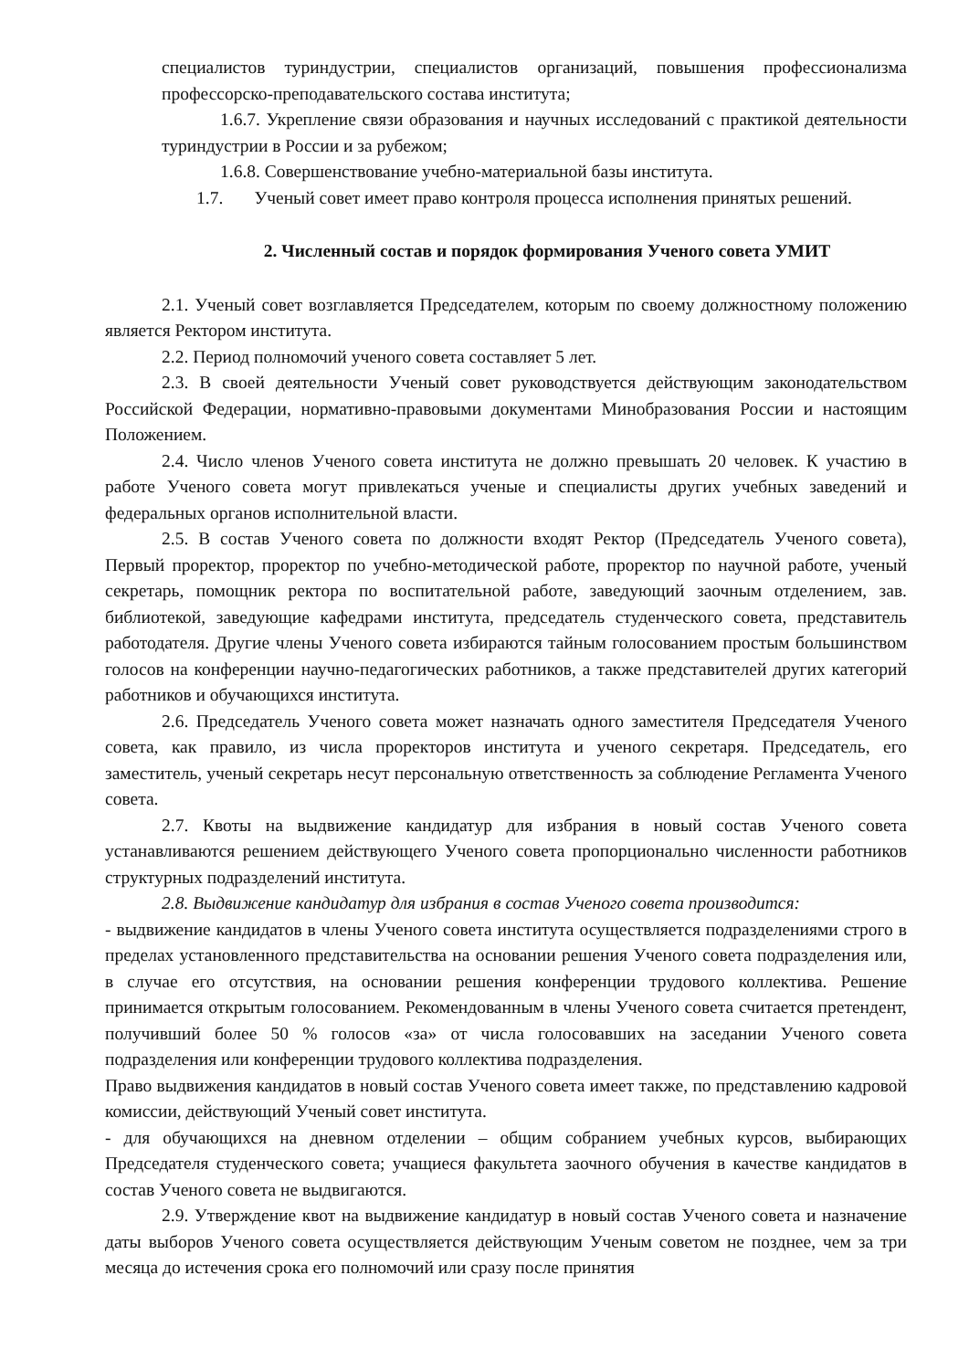специалистов туриндустрии, специалистов организаций, повышения профессионализма профессорско-преподавательского состава института;
1.6.7. Укрепление связи образования и научных исследований с практикой деятельности туриндустрии в России и за рубежом;
1.6.8. Совершенствование учебно-материальной базы института.
1.7. Ученый совет имеет право контроля процесса исполнения принятых решений.
2. Численный состав и порядок формирования Ученого совета УМИТ
2.1. Ученый совет возглавляется Председателем, которым по своему должностному положению является Ректором института.
2.2. Период полномочий ученого совета составляет 5 лет.
2.3. В своей деятельности Ученый совет руководствуется действующим законодательством Российской Федерации, нормативно-правовыми документами Минобразования России и настоящим Положением.
2.4. Число членов Ученого совета института не должно превышать 20 человек. К участию в работе Ученого совета могут привлекаться ученые и специалисты других учебных заведений и федеральных органов исполнительной власти.
2.5. В состав Ученого совета по должности входят Ректор (Председатель Ученого совета), Первый проректор, проректор по учебно-методической работе, проректор по научной работе, ученый секретарь, помощник ректора по воспитательной работе, заведующий заочным отделением, зав. библиотекой, заведующие кафедрами института, председатель студенческого совета, представитель работодателя. Другие члены Ученого совета избираются тайным голосованием простым большинством голосов на конференции научно-педагогических работников, а также представителей других категорий работников и обучающихся института.
2.6. Председатель Ученого совета может назначать одного заместителя Председателя Ученого совета, как правило, из числа проректоров института и ученого секретаря. Председатель, его заместитель, ученый секретарь несут персональную ответственность за соблюдение Регламента Ученого совета.
2.7. Квоты на выдвижение кандидатур для избрания в новый состав Ученого совета устанавливаются решением действующего Ученого совета пропорционально численности работников структурных подразделений института.
2.8. Выдвижение кандидатур для избрания в состав Ученого совета производится:
- выдвижение кандидатов в члены Ученого совета института осуществляется подразделениями строго в пределах установленного представительства на основании решения Ученого совета подразделения или, в случае его отсутствия, на основании решения конференции трудового коллектива. Решение принимается открытым голосованием. Рекомендованным в члены Ученого совета считается претендент, получивший более 50 % голосов «за» от числа голосовавших на заседании Ученого совета подразделения или конференции трудового коллектива подразделения.
Право выдвижения кандидатов в новый состав Ученого совета имеет также, по представлению кадровой комиссии, действующий Ученый совет института.
- для обучающихся на дневном отделении – общим собранием учебных курсов, выбирающих Председателя студенческого совета; учащиеся факультета заочного обучения в качестве кандидатов в состав Ученого совета не выдвигаются.
2.9. Утверждение квот на выдвижение кандидатур в новый состав Ученого совета и назначение даты выборов Ученого совета осуществляется действующим Ученым советом не позднее, чем за три месяца до истечения срока его полномочий или сразу после принятия